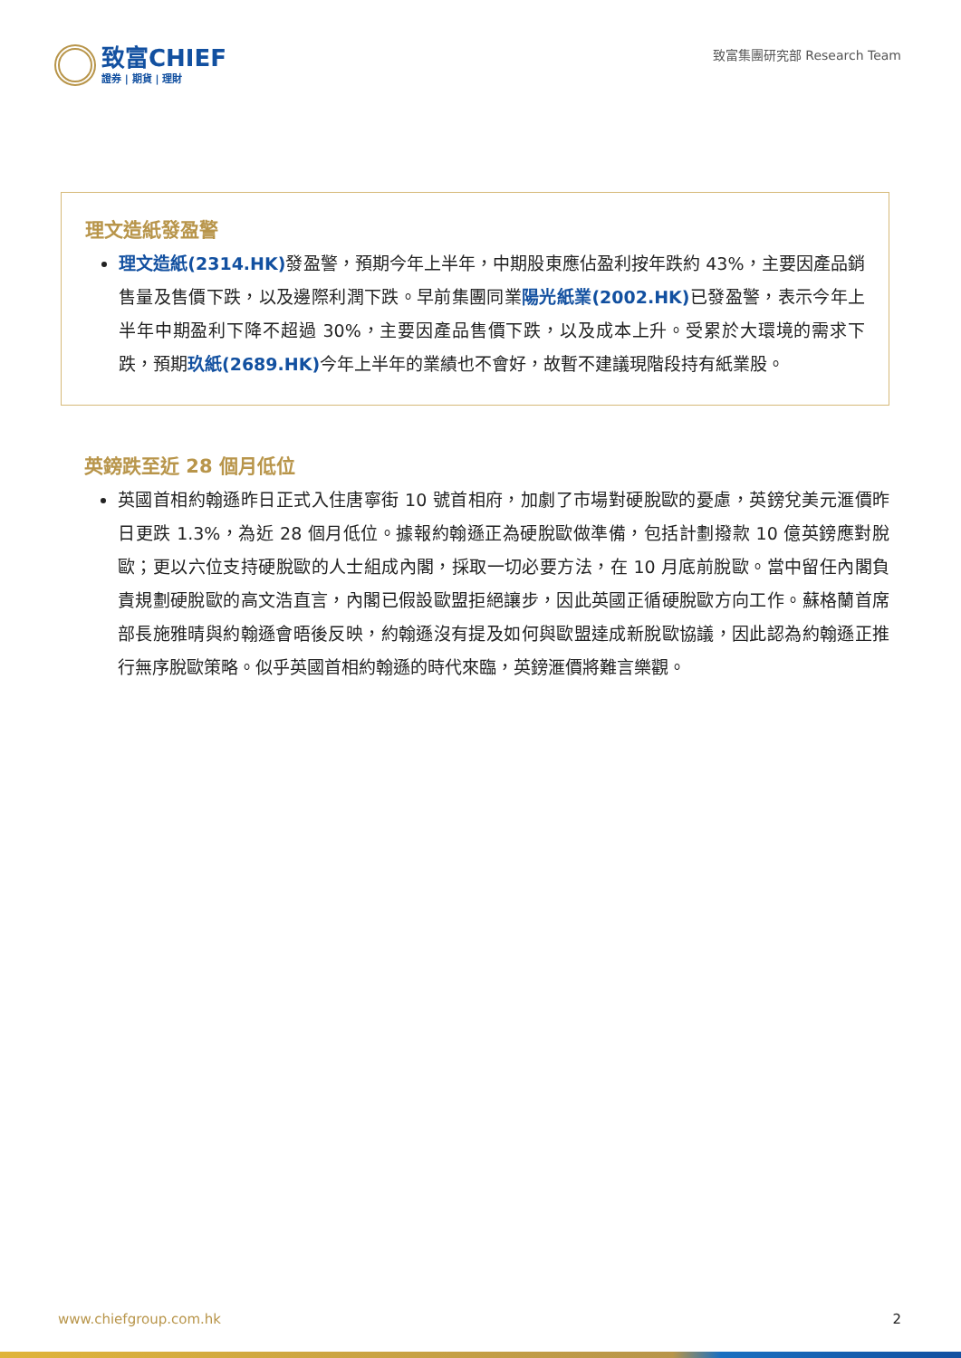致富CHIEF
證券 | 期貨 | 理財
致富集團研究部 Research Team
理文造紙發盈警
理文造紙(2314.HK) 發盈警，預期今年上半年，中期股東應佔盈利按年跌約 43%，主要因產品銷售量及售價下跌，以及邊際利潤下跌。早前集團同業陽光紙業(2002.HK) 已發盈警，表示今年上半年中期盈利下降不超過 30%，主要因產品售價下跌，以及成本上升。受累於大環境的需求下跌，預期玖紙(2689.HK) 今年上半年的業績也不會好，故暫不建議現階段持有紙業股。
英鎊跌至近 28 個月低位
英國首相約翰遜昨日正式入住唐寧街 10 號首相府，加劇了市場對硬脫歐的憂慮，英鎊兌美元滙價昨日更跌 1.3%，為近 28 個月低位。據報約翰遜正為硬脫歐做準備，包括計劃撥款 10 億英鎊應對脫歐；更以六位支持硬脫歐的人士組成內閣，採取一切必要方法，在 10 月底前脫歐。當中留任內閣負責規劃硬脫歐的高文浩直言，內閣已假設歐盟拒絕讓步，因此英國正循硬脫歐方向工作。蘇格蘭首席部長施雅晴與約翰遜會晤後反映，約翰遜沒有提及如何與歐盟達成新脫歐協議，因此認為約翰遜正推行無序脫歐策略。似乎英國首相約翰遜的時代來臨，英鎊滙價將難言樂觀。
www.chiefgroup.com.hk 2